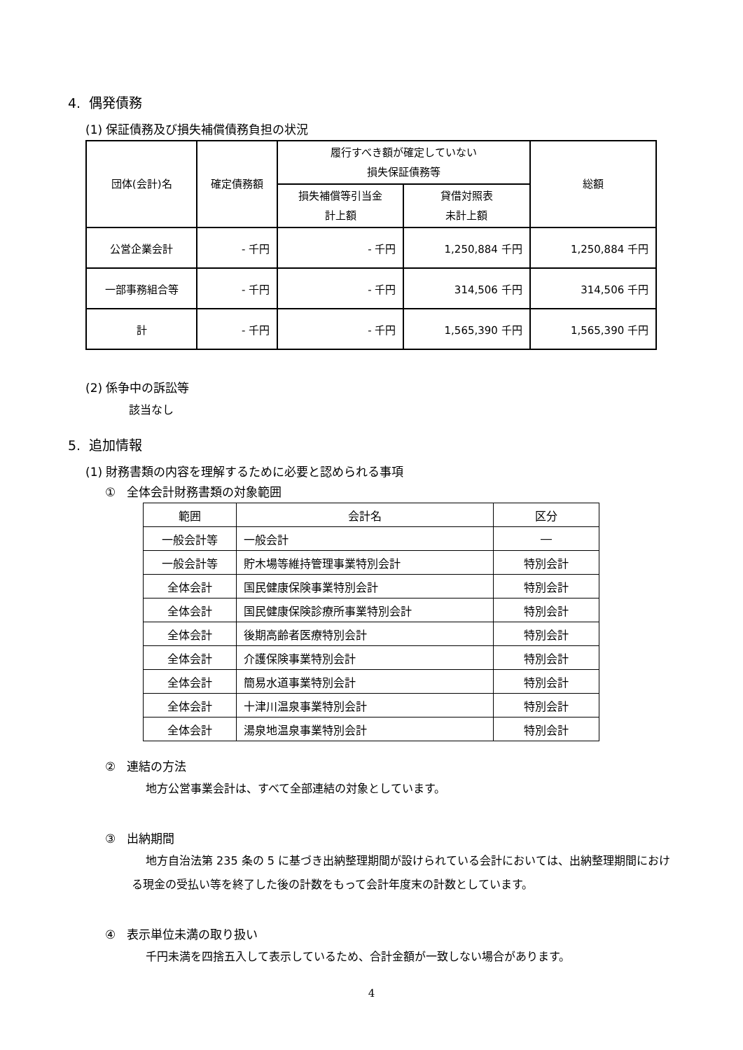4. 偶発債務
(1) 保証債務及び損失補償債務負担の状況
| 団体(会計)名 | 確定債務額 | 履行すべき額が確定していない 損失保証債務等 | | 総額 |
| --- | --- | --- | --- | --- |
| | | 損失補償等引当金 計上額 | 貸借対照表 未計上額 | |
| 公営企業会計 | - 千円 | - 千円 | 1,250,884 千円 | 1,250,884 千円 |
| 一部事務組合等 | - 千円 | - 千円 | 314,506 千円 | 314,506 千円 |
| 計 | - 千円 | - 千円 | 1,565,390 千円 | 1,565,390 千円 |
(2) 係争中の訴訟等
該当なし
5. 追加情報
(1) 財務書類の内容を理解するために必要と認められる事項
① 全体会計財務書類の対象範囲
| 範囲 | 会計名 | 区分 |
| --- | --- | --- |
| 一般会計等 | 一般会計 | ― |
| 一般会計等 | 貯木場等維持管理事業特別会計 | 特別会計 |
| 全体会計 | 国民健康保険事業特別会計 | 特別会計 |
| 全体会計 | 国民健康保険診療所事業特別会計 | 特別会計 |
| 全体会計 | 後期高齢者医療特別会計 | 特別会計 |
| 全体会計 | 介護保険事業特別会計 | 特別会計 |
| 全体会計 | 簡易水道事業特別会計 | 特別会計 |
| 全体会計 | 十津川温泉事業特別会計 | 特別会計 |
| 全体会計 | 湯泉地温泉事業特別会計 | 特別会計 |
② 連結の方法
地方公営事業会計は、すべて全部連結の対象としています。
③ 出納期間
地方自治法第 235 条の 5 に基づき出納整理期間が設けられている会計においては、出納整理期間における現金の受払い等を終了した後の計数をもって会計年度末の計数としています。
④ 表示単位未満の取り扱い
千円未満を四捨五入して表示しているため、合計金額が一致しない場合があります。
4